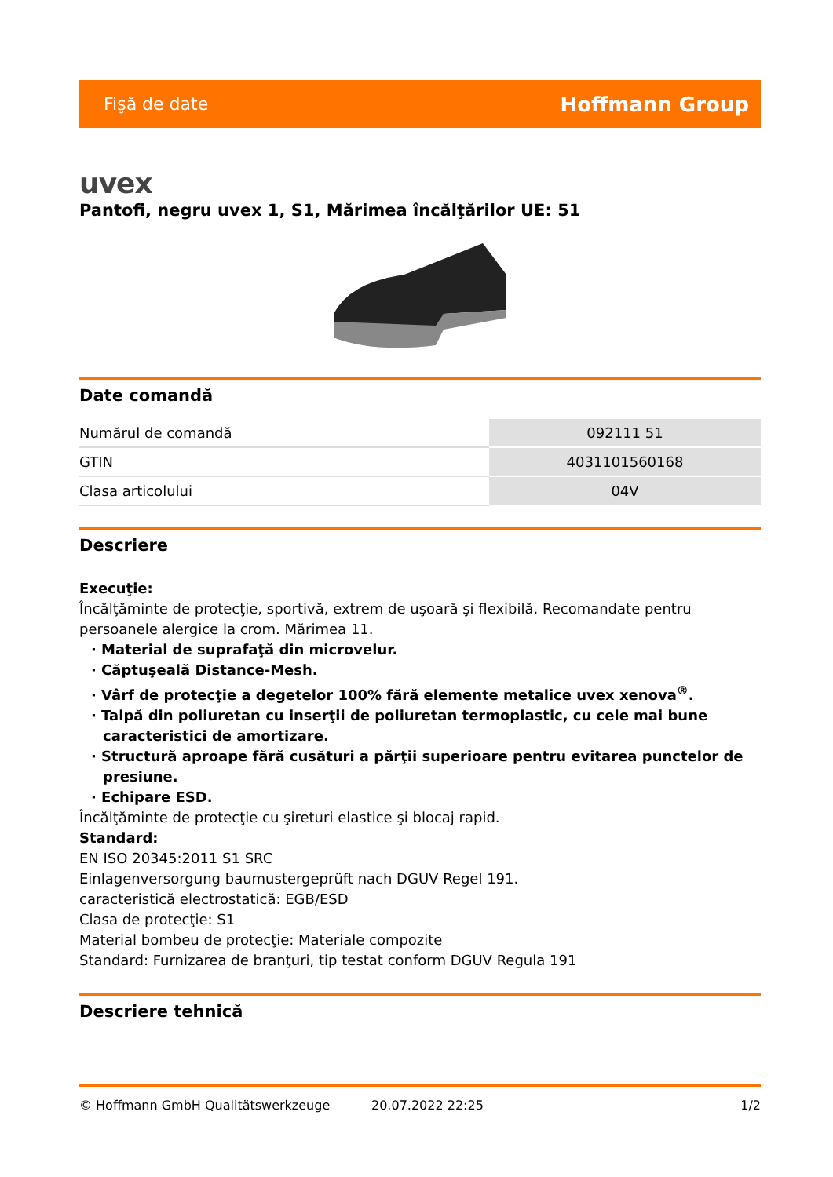Fişă de date Hoffmann Group
uvex
Pantofi, negru uvex 1, S1, Mărimea încălţărilor UE: 51
Date comandă
| Numărul de comandă | 092111 51 |
| GTIN | 4031101560168 |
| Clasa articolului | 04V |
Descriere
Execuţie:
Încălţăminte de protecţie, sportivă, extrem de uşoară şi flexibilă. Recomandate pentru persoanele alergice la crom. Mărimea 11.
· Material de suprafaţă din microvelur.
· Căptuşeală Distance-Mesh.
· Vârf de protecţie a degetelor 100% fără elemente metalice uvex xenova<sup>®</sup>.
· Talpă din poliuretan cu inserţii de poliuretan termoplastic, cu cele mai bune caracteristici de amortizare.
· Structură aproape fără cusături a părţii superioare pentru evitarea punctelor de presiune.
· Echipare ESD.
Încălţăminte de protecţie cu şireturi elastice şi blocaj rapid.
Standard:
EN ISO 20345:2011 S1 SRC
Einlagenversorgung baumustergeprüft nach DGUV Regel 191.
caracteristică electrostatică: EGB/ESD
Clasa de protecţie: S1
Material bombeu de protecţie: Materiale compozite
Standard: Furnizarea de branţuri, tip testat conform DGUV Regula 191
Descriere tehnică
© Hoffmann GmbH Qualitätswerkzeuge 20.07.2022 22:25 1/2